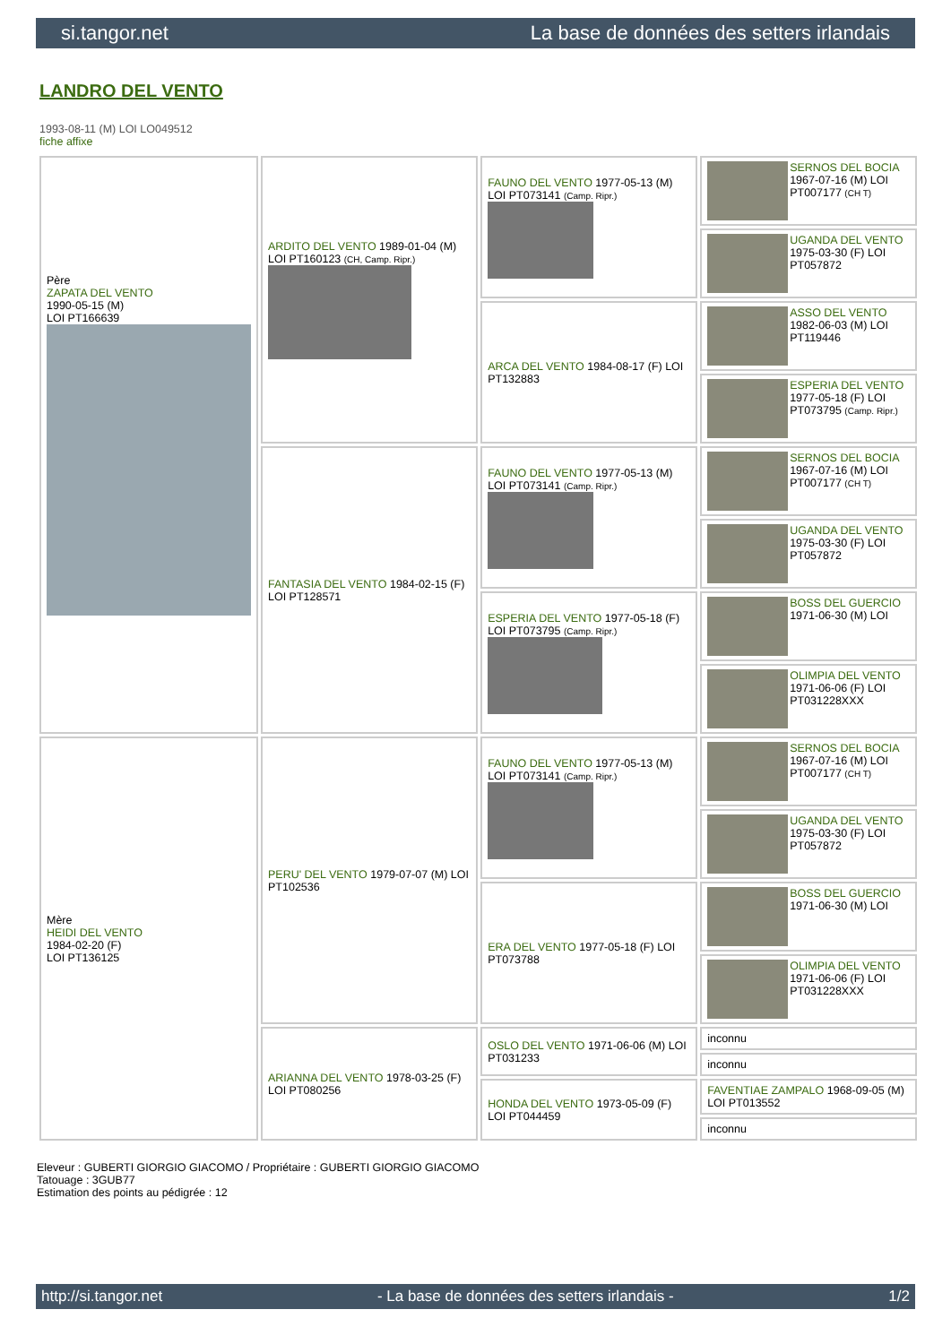si.tangor.net La base de données des setters irlandais
LANDRO DEL VENTO
1993-08-11 (M) LOI LO049512
fiche affixe
| Père ZAPATA DEL VENTO 1990-05-15 (M) LOI PT166639 | ARDITO DEL VENTO 1989-01-04 (M) LOI PT160123 (CH, Camp. Ripr.) | FAUNO DEL VENTO 1977-05-13 (M) LOI PT073141 (Camp. Ripr.) | SERNOS DEL BOCIA 1967-07-16 (M) LOI PT007177 (CH T) |
| | | | UGANDA DEL VENTO 1975-03-30 (F) LOI PT057872 |
| | | ARCA DEL VENTO 1984-08-17 (F) LOI PT132883 | ASSO DEL VENTO 1982-06-03 (M) LOI PT119446 |
| | | | ESPERIA DEL VENTO 1977-05-18 (F) LOI PT073795 (Camp. Ripr.) |
| | FANTASIA DEL VENTO 1984-02-15 (F) LOI PT128571 | FAUNO DEL VENTO 1977-05-13 (M) LOI PT073141 (Camp. Ripr.) | SERNOS DEL BOCIA 1967-07-16 (M) LOI PT007177 (CH T) |
| | | | UGANDA DEL VENTO 1975-03-30 (F) LOI PT057872 |
| | | ESPERIA DEL VENTO 1977-05-18 (F) LOI PT073795 (Camp. Ripr.) | BOSS DEL GUERCIO 1971-06-30 (M) LOI |
| | | | OLIMPIA DEL VENTO 1971-06-06 (F) LOI PT031228XXX |
| Mère HEIDI DEL VENTO 1984-02-20 (F) LOI PT136125 | PERU' DEL VENTO 1979-07-07 (M) LOI PT102536 | FAUNO DEL VENTO 1977-05-13 (M) LOI PT073141 (Camp. Ripr.) | SERNOS DEL BOCIA 1967-07-16 (M) LOI PT007177 (CH T) |
| | | | UGANDA DEL VENTO 1975-03-30 (F) LOI PT057872 |
| | | ERA DEL VENTO 1977-05-18 (F) LOI PT073788 | BOSS DEL GUERCIO 1971-06-30 (M) LOI |
| | | | OLIMPIA DEL VENTO 1971-06-06 (F) LOI PT031228XXX |
| | ARIANNA DEL VENTO 1978-03-25 (F) LOI PT080256 | OSLO DEL VENTO 1971-06-06 (M) LOI PT031233 | inconnu |
| | | | inconnu |
| | | HONDA DEL VENTO 1973-05-09 (F) LOI PT044459 | FAVENTIAE ZAMPALO 1968-09-05 (M) LOI PT013552 |
| | | | inconnu |
Eleveur : GUBERTI GIORGIO GIACOMO / Propriétaire : GUBERTI GIORGIO GIACOMO
Tatouage : 3GUB77
Estimation des points au pédigrée : 12
http://si.tangor.net - La base de données des setters irlandais - 1/2